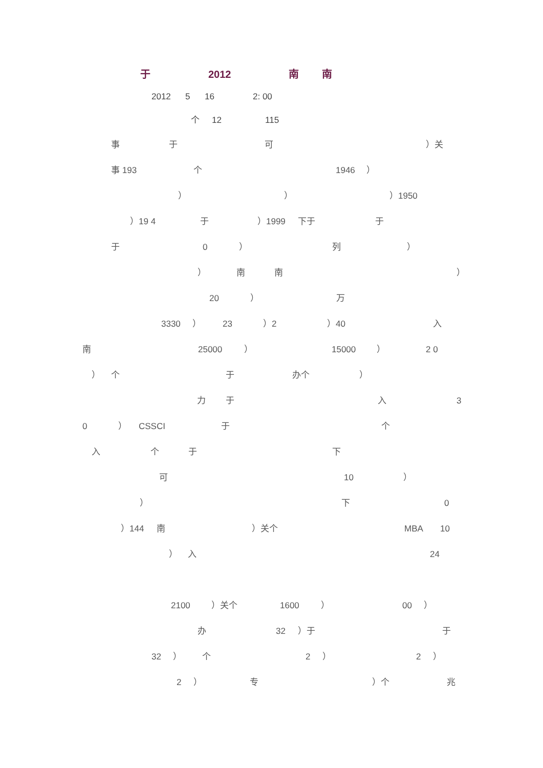于 2012 南 南
2012 5 16 2: 00
个 12 115
事于可 ）关
事 193 个 1946 ）
） ） ）1950
）19 4 于 ）1999 下于 于
于 0 ） 列 ）
） 南南 ）
20 ） 万
3330 ） 23 ）2 ）40 入
南 25000 ） 15000 ） 2 0
） 个于 办个 ）
力于入 3
0 ） CSSCI 于个
入个于下
可 10 ）
） 下 0
）144 南 ）关个 MBA 10
） 入 24
2100 ）关个 1600 ） 00 ）
办 32 ）于 于
32 ） 个 2 ） 2 ）
2 ） 专 ）个 兆